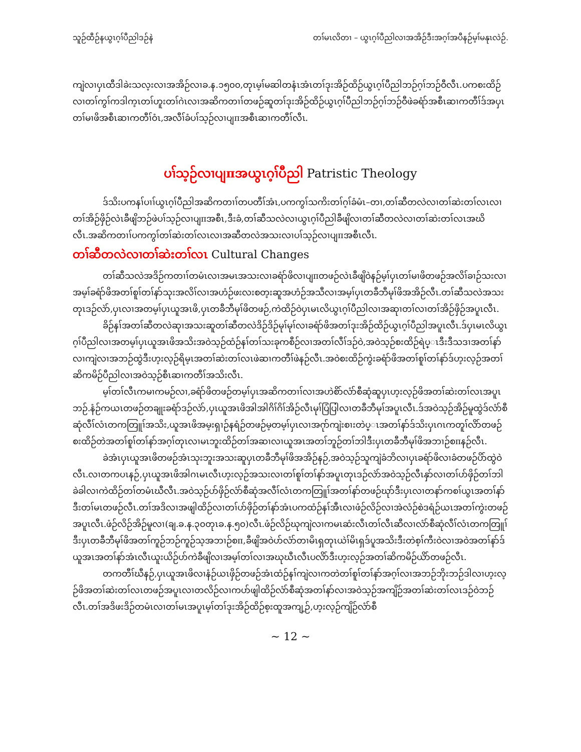သူဉ်ထီဉ်နယွၤဂ့ၢ်ပီညါဒဉ်နဲ တၢ်မၤလိတၢ – ယွၤဂ့ၢ်ပီညါလၢအအိဉ်ဒီးအဂ့ၢ်အပီနဉ်မ့ၢ်မနုၤလဲဉ်.
ကျဲလၢပှၤထီဒါခဲးသလ့းလၢအအိဉ်လၢခ.န.၁၅၀၀,တုၤမ့ၢ်မဆါတနံၤအံၤတၢ်ဒုးအိဉ်ထိဉ်ယွၤဂ့ၢ်ပီညါဘဉ်ဂ့ၢ်ဘဉ်ဝီလီၤ.ပကစးထိဉ်လၢတၢ်ကွၢ်ကဒါက့ၤတၢ်ဟူးတၢ်ဂဲၤလၢအဆိကတၢၢ်တဖဉ်ဆူတၢ်ဒုးအိဉ်ထိဉ်ယွၤဂ့ၢ်ပီညါဘဉ်ဂ့ၢ်ဘဉ်ဝီဖဲခရံာ်အစီၤဆၢကတီၢ်ဒ်အပှၤတၢ်မၢဖိအစီၤဆၢကတီၢ်ဝံၤ,အလီၢ်ခံပၢ်သ့ဉ်လၢပျπအစီၤဆၢကတီၢ်လီၤ.
ပၢ်သ့ဉ်လၢပျπအယွၤဂ့ၢ်ပီညါ Patristic Theology
ဒ်သိးပကနၢ်ပၢၢ်ယွၤဂ့ၢ်ပီညါအဆိကတၢၢ်တပတီၢ်အံၤ,ပကကွၢ်သကိးတၢ်ဂ့ၢ်ခံမံၤ–တၢ,တၢ်ဆီတလဲလၢတၢ်ဆဲးတၢ်လၤလၢတၢ်အိဉ်ဖှိဉ်လဲၤခီဖျိဘဉ်ဖဲပၢ်သ့ဉ်လၢပျπအစီၤ,ဒီးခံ,တၢ်ဆီသလဲလၢယွၤဂ့ၢ်ပီညါခီဖျိလၢတၢ်ဆီတလဲလၢတၢ်ဆဲးတၢ်လၤအဃိလီၤ.အဆိကတၢၢ်ပကကွၢ်တၢ်ဆဲးတၢ်လၤလၢအဆီတလဲအသးလၢပၢ်သ့ဉ်လၢပျπအစီၤလီၤ.
တၢ်ဆီတလဲလၢတၢ်ဆဲးတၢ်လၤ Cultural Changes
တၢ်ဆီသလဲအဒိဉ်ကတၢၢ်တမံၤလၢအမၤအသးလၢခရံာ်ဖိလၢပျπတဖဉ်လဲၤခီဖျိဝဲနဉ်မ့ၢ်ပှၤတၢ်မၢဖိတဖဉ်အလိၢ်ခၢဉ်သးလၢအမ့ၢ်ခရံာ်ဖိအတၢ်စူၢ်တၢ်နာ်သုးအလိၢ်လၢအဟံဉ်ဖးလးစတ့းဆူအဟံဉ်အသီလၢအမ့ၢ်ပှၤတခီဘီမုၢ်ဖိအအိဉ်လီၤ.တၢ်ဆီသလဲအသးတုၤဒဉ်လဲာ်,ပှၤလၢအတမ့ၢ်ပှၤယူအၤဖိ,ပှၤတခီဘီမုၢ်ဖိတဖဉ်,ကဲထိဉ်ဝဲပှၤမၤလိယွၤဂ့ၢ်ပီညါလၢအဆုၢတၢ်လၢတၢ်အိဉ်ဖှိဉ်အပူၤလီၤ.
ခိဉ်နၢ်အတၢ်ဆီတလဲဆုၢအသးဆူတၢ်ဆီတလဲဒိဉ်ဒိဉ်မုၢ်မုၢ်လၢခရံာ်ဖိအတၢ်ဒုးအိဉ်ထိဉ်ယွၤဂ့ၢ်ပီညါအပူၤလီၤ.ဒ်ပှၤမၤလိယွၤဂ့ၢ်ပီညါလၢအတမ့ၢ်ပှၤယူအၤဖိအသိးအဝဲသ့ဉ်ထံဉ်နၢ်တၢ်သးခုကစီဉ်လၢအတၢ်လီၢ်ဒဉ်ဝဲ,အဝဲသ့ဉ်စးထိဉ်ရဲပ္ၤဒီးဒီသဒၢအတၢ်နာ်လၢကျဲလၢအဘဉ်ထွဲဒီးဟ့းလ့ဉ်ရိမ့ၤအတၢ်ဆဲးတၢ်လၤဖဲဆၢကတီၢ်ဖဲနဉ်လီၤ.အဝဲစးထိဉ်ကွဲးခရံာ်ဖိအတၢ်စူၢ်တၢ်နာ်ဒ်ဟ့းလ့ဉ်အတၢ်ဆိကမိဉ်ပီညါလၢအဝဲသ့ဉ်စီၤဆၢကတီၢ်အသိးလီၤ.
မ့ၢ်တၢ်လီၤကမၢကမဉ်လၢ,ခရံာ်ဖိတဖဉ်တမ့ၢ်ပှၤအဆိကတၢၢ်လၢအဟဲစိာ်လံာ်စီဆုံဆူပှၤဟ့းလ့ဉ်ဖိအတၢ်ဆဲးတၢ်လၤအပူၤဘဉ်.နံဉ်ကယၤတဖဉ်တချုးခရံာ်ဒဉ်လဲာ်,ပှၤယူအၤဖိအါအါဂိၢ်ဂိၢ်အိဉ်လီၤမုၢ်ပြံပြါလၢတခီဘီမုၢ်အပူၤလီၤ.ဒ်အဝဲသ့ဉ်အိဉ်မူထွဲဒ်လံာ်စီဆုံလီၢ်လံၤတကတြူၢ်အသိး,ယူအၤဖိအမ့းရှၢဉ်နရံဉ်တဖဉ်မ့တမ့ၢ်ပှၤလၢအဂုာ်ကျဲးစၢးတဲပ္ၤအတၢ်နာ်ဒ်သိးပှၤဂၤကတူၢ်လိာ်တဖဉ်စးထိဉ်တဲအတၢ်စူၢ်တၢ်နာ်အဂ့ၢ်တုၤလၢမၤဘူးထိဉ်တၢ်အဆၢလၢယူအၤအတၢ်ဘူဉ်တၢ်ဘါဒီးပှၤတခီဘီမုၢ်ဖိအဘၢဉ်စπနဉ်လီၤ.
ခဲအံၤပှၤယူအၤဖိတဖဉ်အံၤသုးဘူးအသးဆူပှၤတခီဘီမုၢ်ဖိအအိဉ်နဉ်,အဝဲသ့ဉ်သူကျဲခံဘိလၢပှၤခရံာ်ဖိလၢခံတဖဉ်ပိာ်ထွဲဝဲလီၤ.လၢတကပၤနဉ်,ပှၤယူအၤဖိအါဂၤမၤလီၤဟ့းလ့ဉ်အသးလၢတၢ်စူၢ်တၢ်နာ်အပူၤတုၤဒဉ်လဲာ်အဝဲသ့ဉ်လီၤနှာ်လၢတၢ်ပာ်ဖှိဉ်တၢ်ဘါခဲခါလၢကဲထိဉ်တၢ်တမံၤဃီလီၤ.အဝဲသ့ဉ်ပာ်ဖှိဉ်လံာ်စီဆုံအလီၢ်လံၤတကတြူၢ်အတၢ်နာ်တဖဉ်ဃုာ်ဒီးပှၤလၢတနာ်ကစၢ်ယွၤအတၢ်နာ်ဒီးတၢ်မၤတဖဉ်လီၤ.တၢ်အဒိလၢအဖျါထိဉ်လၢတၢ်ပာ်ဖှိဉ်တၢ်နာ်အံၤပကထံဉ်နၢ်အီၤလၢဖံဉ်လိဉ်လၢအဲလံဉ်စဲဒရံဉ်ယၤအတၢ်ကွဲးတဖဉ်အပူၤလီၤ.ဖံဉ်လိဉ်အိဉ်မူလၢ(ချ.ခ.န.၃၀တုၤခ.န.၅၀)လီၤ.ဖံဉ်လိဉ်ဃုကျဲလၢကမၤဆံးလီၤတၢ်လီၤဆီလၢလံာ်စီဆုံလီၢ်လံၤတကတြူၢ်ဒီးပှၤတခီဘီမုၢ်ဖိအတၢ်ကူဉ်ဘဉ်ကူဉ်သ့အဘၢဉ်စπ,ခီဖျိအဝဲပာ်လံာ်တၢမိၤရှတုၤယဲၢ်မိၤရှဒ်ပူအသိးဒီးတဲစ့ၢ်ကီးဝဲလၢအဝဲအတၢ်နာ်ဒ်ယူအၤအတၢ်နာ်အံၤလီၤယူးယိဉ်ပာ်ကဲခီဖျိလၢအမ့ၢ်တၢ်လၢအဃုဃီၤလီၤပလိာ်ဒီးဟ့းလ့ဉ်အတၢ်ဆိကမိဉ်ယိာ်တဖဉ်လီၤ.
တကတီၢ်ဃီနဉ်,ပှၤယူအၤဖိလၢနံဉ်ယၤဖှိဉ်တဖဉ်အံၤထံဉ်နၢ်ကျဲလၢကတဲတၢ်စူၢ်တၢ်နာ်အဂ့ၢ်လၢအဘဉ်ဘိုးဘဉ်ဒါလၢဟ့းလ့ဉ်ဖိအတၢ်ဆဲးတၢ်လၤတဖဉ်အပူၤလၢတလိဉ်လၢကပာ်ဖျါထိဉ်လံာ်စီဆုံအတၢ်နာ်လၢအဝဲသ့ဉ်အကျိဉ်အတၢ်ဆဲးတၢ်လၤဒဉ်ဝဲဘဉ်လီၤ.တၢ်အဒိဖးဒိဉ်တမံၤလၢတၢ်မၤအပူၤမ့ၢ်တၢ်ဒုးအိဉ်ထိဉ်စ့းထူအကျ့ဉ်,ဟ့းလ့ဉ်ကျိဉ်လံာ်စီ
~ 12 ~